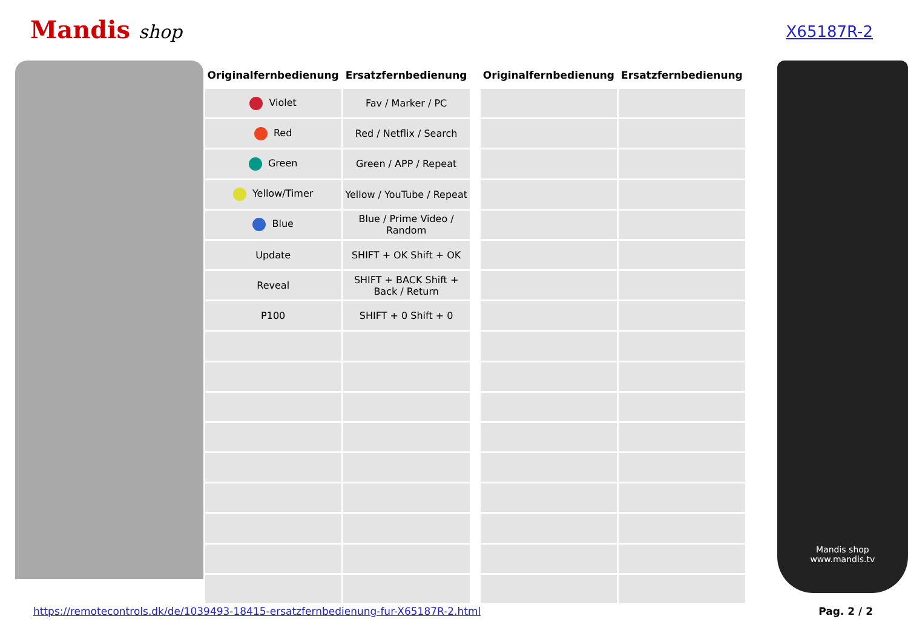Mandis shop
X65187R-2
| Originalfernbedienung | Ersatzfernbedienung | | Originalfernbedienung | Ersatzfernbedienung |
| --- | --- | --- | --- | --- |
| Violet | Fav / Marker / PC | | | |
| Red | Red / Netflix / Search | | | |
| Green | Green / APP / Repeat | | | |
| Yellow/Timer | Yellow / YouTube / Repeat | | | |
| Blue | Blue / Prime Video / Random | | | |
| Update | SHIFT + OK Shift + OK | | | |
| Reveal | SHIFT + BACK Shift + Back / Return | | | |
| P100 | SHIFT + 0 Shift + 0 | | | |
Mandis shop
www.mandis.tv
https://remotecontrols.dk/de/1039493-18415-ersatzfernbedienung-fur-X65187R-2.html Pag. 2 / 2